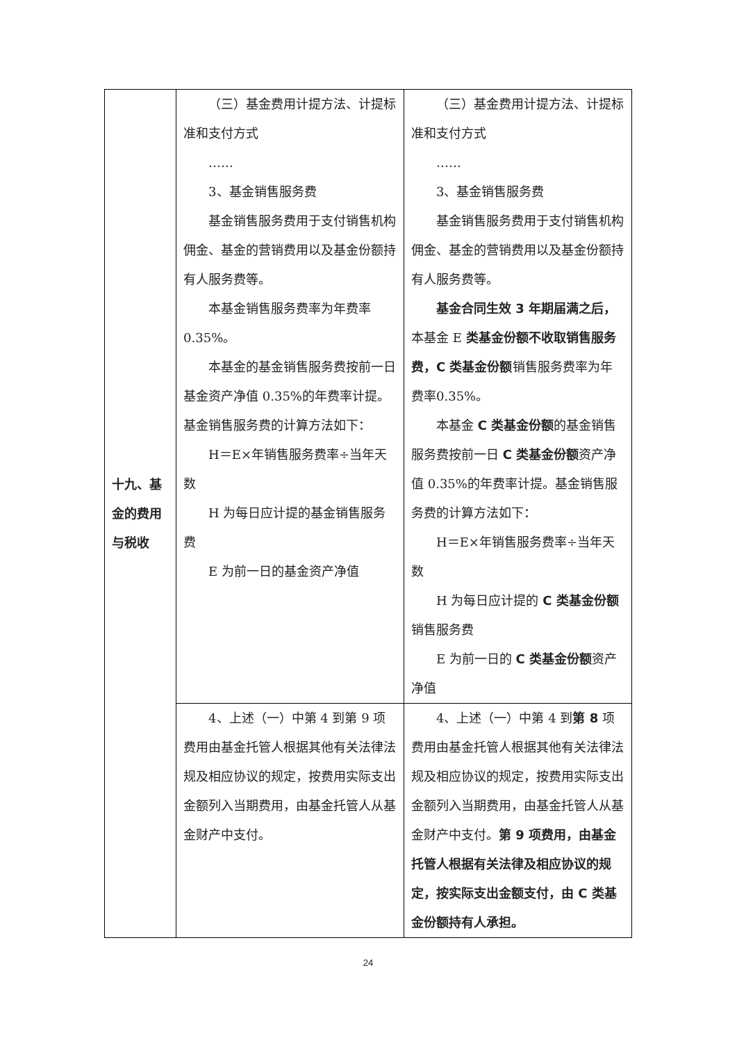| 十九、基金的费用与税收 | （三）基金费用计提方法、计提标准和支付方式 …… 3、基金销售服务费 基金销售服务费用于支付销售机构佣金、基金的营销费用以及基金份额持有人服务费等。 本基金销售服务费率为年费率0.35%。 本基金的基金销售服务费按前一日基金资产净值 0.35%的年费率计提。基金销售服务费的计算方法如下： H＝E×年销售服务费率÷当年天数 H 为每日应计提的基金销售服务费 E 为前一日的基金资产净值 | （三）基金费用计提方法、计提标准和支付方式 …… 3、基金销售服务费 基金销售服务费用于支付销售机构佣金、基金的营销费用以及基金份额持有人服务费等。 基金合同生效 3 年期届满之后， 本基金 E 类基金份额不收取销售服务费，C 类基金份额 销售服务费率为年费率0.35%。 本基金 C 类基金份额 的基金销售服务费按前一日 C 类基金份额 资产净值 0.35%的年费率计提。基金销售服务费的计算方法如下： H＝E×年销售服务费率÷当年天数 H 为每日应计提的 C 类基金份额 销售服务费 E 为前一日的 C 类基金份额 资产净值 |
| | 4、上述（一）中第 4 到第 9 项费用由基金托管人根据其他有关法律法规及相应协议的规定，按费用实际支出金额列入当期费用，由基金托管人从基金财产中支付。 | 4、上述（一）中第 4 到 第 8 项费用由基金托管人根据其他有关法律法规及相应协议的规定，按费用实际支出金额列入当期费用，由基金托管人从基金财产中支付。 第 9 项费用，由基金托管人根据有关法律及相应协议的规定，按实际支出金额支付，由 C 类基金份额持有人承担。 |
24